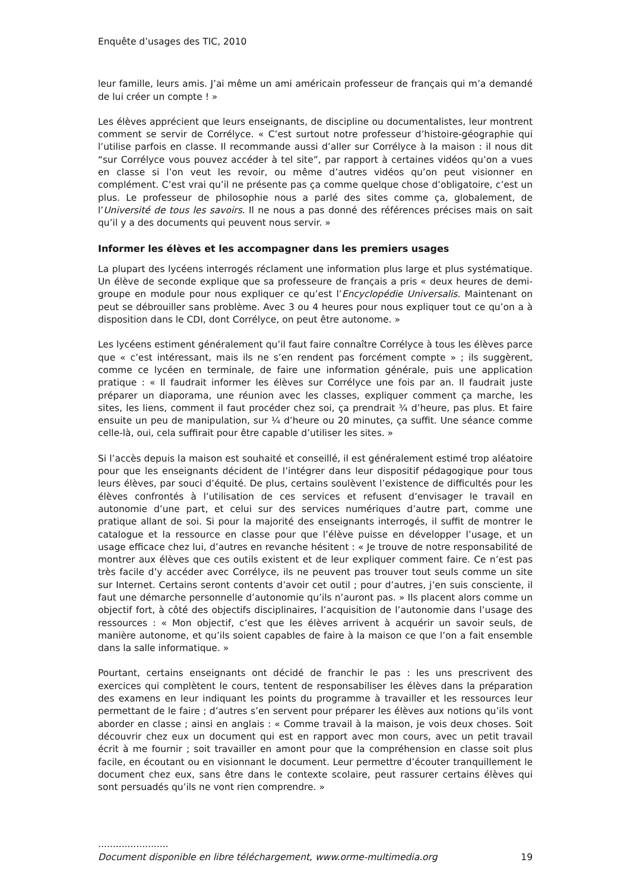Enquête d’usages des TIC, 2010
leur famille, leurs amis. J’ai même un ami américain professeur de français qui m’a demandé de lui créer un compte ! »
Les élèves apprécient que leurs enseignants, de discipline ou documentalistes, leur montrent comment se servir de Corrélyce. « C’est surtout notre professeur d’histoire-géographie qui l’utilise parfois en classe. Il recommande aussi d’aller sur Corrélyce à la maison : il nous dit “sur Corrélyce vous pouvez accéder à tel site”, par rapport à certaines vidéos qu’on a vues en classe si l’on veut les revoir, ou même d’autres vidéos qu’on peut visionner en complément. C’est vrai qu’il ne présente pas ça comme quelque chose d’obligatoire, c’est un plus. Le professeur de philosophie nous a parlé des sites comme ça, globalement, de l’Université de tous les savoirs. Il ne nous a pas donné des références précises mais on sait qu’il y a des documents qui peuvent nous servir. »
Informer les élèves et les accompagner dans les premiers usages
La plupart des lycéens interrogés réclament une information plus large et plus systématique. Un élève de seconde explique que sa professeure de français a pris « deux heures de demi-groupe en module pour nous expliquer ce qu’est l’Encyclopédie Universalis. Maintenant on peut se débrouiller sans problème. Avec 3 ou 4 heures pour nous expliquer tout ce qu’on a à disposition dans le CDI, dont Corrélyce, on peut être autonome. »
Les lycéens estiment généralement qu’il faut faire connaître Corrélyce à tous les élèves parce que « c’est intéressant, mais ils ne s’en rendent pas forcément compte » ; ils suggèrent, comme ce lycéen en terminale, de faire une information générale, puis une application pratique : « Il faudrait informer les élèves sur Corrélyce une fois par an. Il faudrait juste préparer un diaporama, une réunion avec les classes, expliquer comment ça marche, les sites, les liens, comment il faut procéder chez soi, ça prendrait ¾ d’heure, pas plus. Et faire ensuite un peu de manipulation, sur ¼ d’heure ou 20 minutes, ça suffit. Une séance comme celle-là, oui, cela suffirait pour être capable d’utiliser les sites. »
Si l’accès depuis la maison est souhaité et conseillé, il est généralement estimé trop aléatoire pour que les enseignants décident de l’intégrer dans leur dispositif pédagogique pour tous leurs élèves, par souci d’équité. De plus, certains soulèvent l’existence de difficultés pour les élèves confrontés à l’utilisation de ces services et refusent d’envisager le travail en autonomie d’une part, et celui sur des services numériques d’autre part, comme une pratique allant de soi. Si pour la majorité des enseignants interrogés, il suffit de montrer le catalogue et la ressource en classe pour que l’élève puisse en développer l’usage, et un usage efficace chez lui, d’autres en revanche hésitent : « Je trouve de notre responsabilité de montrer aux élèves que ces outils existent et de leur expliquer comment faire. Ce n’est pas très facile d’y accéder avec Corrélyce, ils ne peuvent pas trouver tout seuls comme un site sur Internet. Certains seront contents d’avoir cet outil ; pour d’autres, j’en suis consciente, il faut une démarche personnelle d’autonomie qu’ils n’auront pas. » Ils placent alors comme un objectif fort, à côté des objectifs disciplinaires, l’acquisition de l’autonomie dans l’usage des ressources : « Mon objectif, c’est que les élèves arrivent à acquérir un savoir seuls, de manière autonome, et qu’ils soient capables de faire à la maison ce que l’on a fait ensemble dans la salle informatique. »
Pourtant, certains enseignants ont décidé de franchir le pas : les uns prescrivent des exercices qui complètent le cours, tentent de responsabiliser les élèves dans la préparation des examens en leur indiquant les points du programme à travailler et les ressources leur permettant de le faire ; d’autres s’en servent pour préparer les élèves aux notions qu’ils vont aborder en classe ; ainsi en anglais : « Comme travail à la maison, je vois deux choses. Soit découvrir chez eux un document qui est en rapport avec mon cours, avec un petit travail écrit à me fournir ; soit travailler en amont pour que la compréhension en classe soit plus facile, en écoutant ou en visionnant le document. Leur permettre d’écouter tranquillement le document chez eux, sans être dans le contexte scolaire, peut rassurer certains élèves qui sont persuadés qu’ils ne vont rien comprendre. »
........................
Document disponible en libre téléchargement, www.orme-multimedia.org 19